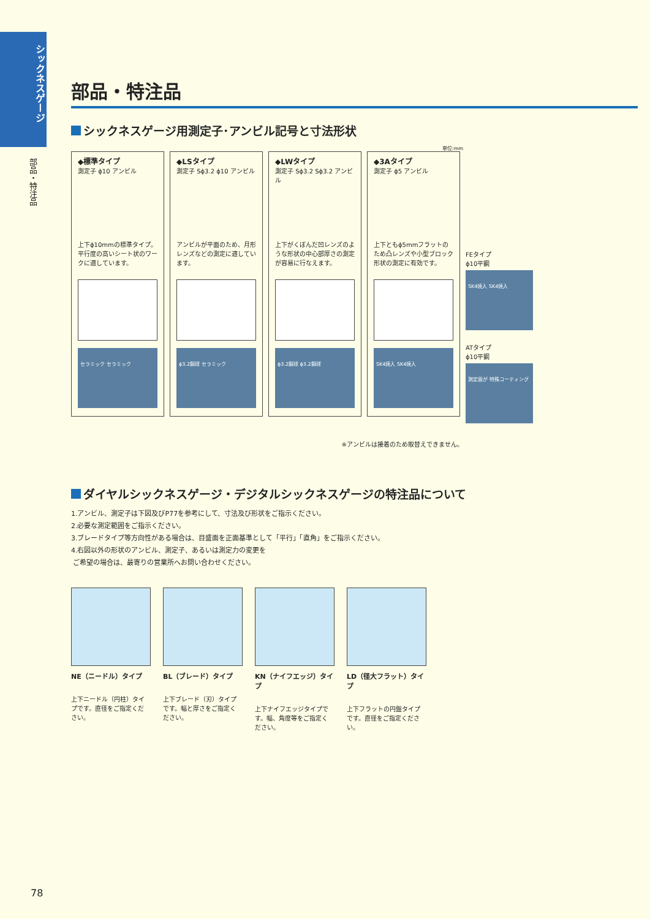シックネスゲージ
部品・特注品
部品・特注品
シックネスゲージ用測定子･アンビル記号と寸法形状
単位:mm
◆標準タイプ
測定子 ϕ10 アンビル
上下ϕ10mmの標準タイプ。平行度の高いシート状のワークに適しています。
セラミック セラミック
◆LSタイプ
測定子 Sϕ3.2 ϕ10 アンビル
アンビルが平面のため、月形レンズなどの測定に適しています。
ϕ3.2鋼球 セラミック
◆LWタイプ
測定子 Sϕ3.2 Sϕ3.2 アンビル
上下がくぼんだ凹レンズのような形状の中心部厚さの測定が容易に行なえます。
ϕ3.2鋼球 ϕ3.2鋼球
◆3Aタイプ
測定子 ϕ5 アンビル
上下ともϕ5mmフラットのため凸レンズや小型ブロック形状の測定に有効です。
SK4焼入 SK4焼入
FEタイプ
ϕ10平鋼
SK4焼入 SK4焼入
ATタイプ
ϕ10平鋼
測定面が 特殊コーティング
※アンビルは接着のため取替えできません。
ダイヤルシックネスゲージ・デジタルシックネスゲージの特注品について
1.アンビル、測定子は下図及びP77を参考にして、寸法及び形状をご指示ください。
2.必要な測定範囲をご指示ください。
3.ブレードタイプ等方向性がある場合は、目盛面を正面基準として「平行」「直角」をご指示ください。
4.右図以外の形状のアンビル、測定子、あるいは測定力の変更を
ご希望の場合は、最寄りの営業所へお問い合わせください。
NE（ニードル）タイプ
上下ニードル（円柱）タイプです。直径をご指定ください。
BL（ブレード）タイプ
上下ブレード（刃）タイプです。幅と厚さをご指定ください。
KN（ナイフエッジ）タイプ
上下ナイフエッジタイプです。幅、角度等をご指定ください。
LD（径大フラット）タイプ
上下フラットの円盤タイプです。直径をご指定ください。
78